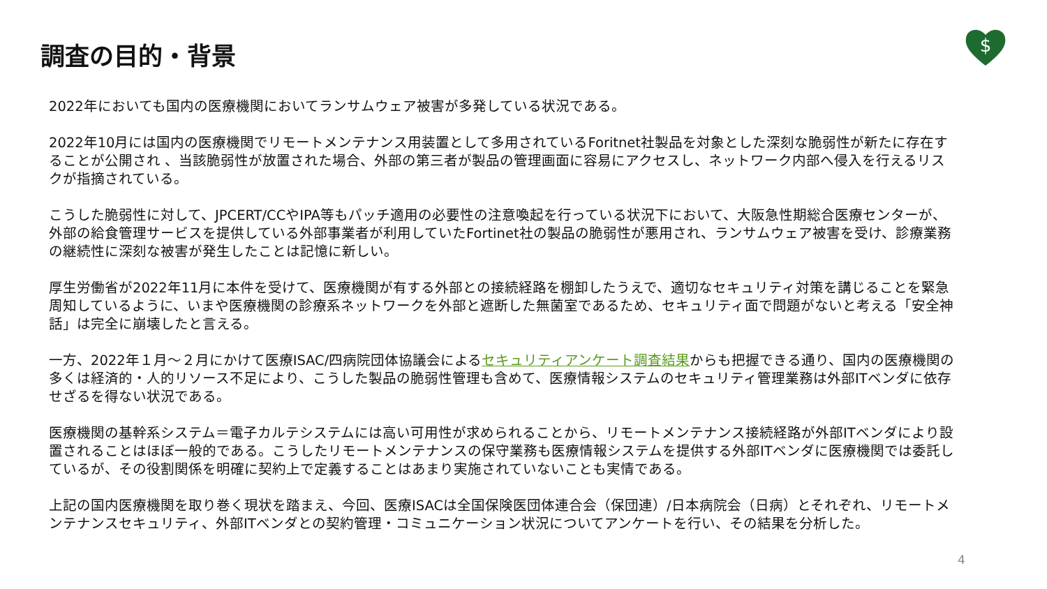$
調査の目的・背景
2022年においても国内の医療機関においてランサムウェア被害が多発している状況である。
2022年10月には国内の医療機関でリモートメンテナンス用装置として多用されているForitnet社製品を対象とした深刻な脆弱性が新たに存在することが公開され 、当該脆弱性が放置された場合、外部の第三者が製品の管理画面に容易にアクセスし、ネットワーク内部へ侵入を行えるリスクが指摘されている。
こうした脆弱性に対して、JPCERT/CCやIPA等もパッチ適用の必要性の注意喚起を行っている状況下において、大阪急性期総合医療センターが、外部の給食管理サービスを提供している外部事業者が利用していたFortinet社の製品の脆弱性が悪用され、ランサムウェア被害を受け、診療業務の継続性に深刻な被害が発生したことは記憶に新しい。
厚生労働省が2022年11月に本件を受けて、医療機関が有する外部との接続経路を棚卸したうえで、適切なセキュリティ対策を講じることを緊急周知しているように、いまや医療機関の診療系ネットワークを外部と遮断した無菌室であるため、セキュリティ面で問題がないと考える「安全神話」は完全に崩壊したと言える。
一方、2022年１月～２月にかけて医療ISAC/四病院団体協議会によるセキュリティアンケート調査結果からも把握できる通り、国内の医療機関の多くは経済的・人的リソース不足により、こうした製品の脆弱性管理も含めて、医療情報システムのセキュリティ管理業務は外部ITベンダに依存せざるを得ない状況である。
医療機関の基幹系システム＝電子カルテシステムには高い可用性が求められることから、リモートメンテナンス接続経路が外部ITベンダにより設置されることはほぼ一般的である。こうしたリモートメンテナンスの保守業務も医療情報システムを提供する外部ITベンダに医療機関では委託しているが、その役割関係を明確に契約上で定義することはあまり実施されていないことも実情である。
上記の国内医療機関を取り巻く現状を踏まえ、今回、医療ISACは全国保険医団体連合会（保団連）/日本病院会（日病）とそれぞれ、リモートメンテナンスセキュリティ、外部ITベンダとの契約管理・コミュニケーション状況についてアンケートを行い、その結果を分析した。
4